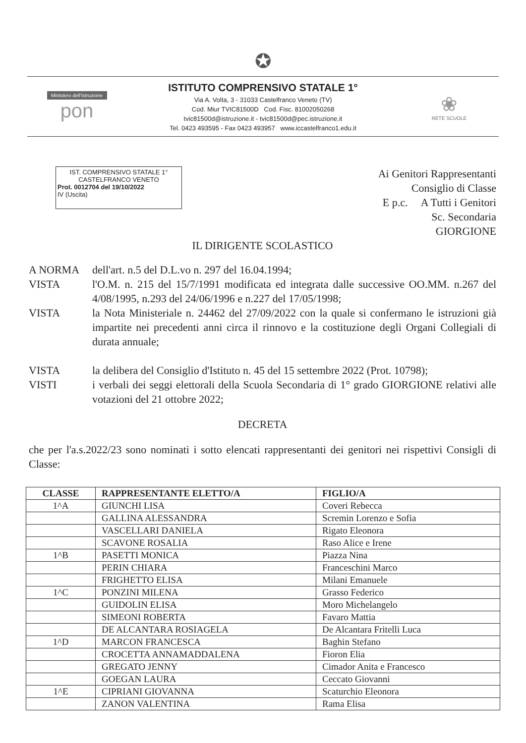✪
Ministero dell'Istruzione
pon
ISTITUTO COMPRENSIVO STATALE 1°
Via A. Volta, 3 - 31033 Castelfranco Veneto (TV)
Cod. Miur TVIC81500D Cod. Fisc. 81002050268
tvic81500d@istruzione.it - tvic81500d@pec.istruzione.it
Tel. 0423 493595 - Fax 0423 493957 www.iccastelfranco1.edu.it
❀
RETE SCUOLE
IST. COMPRENSIVO STATALE 1°
CASTELFRANCO VENETO
Prot. 0012704 del 19/10/2022
IV (Uscita)
Ai Genitori Rappresentanti
Consiglio di Classe
E p.c. A Tutti i Genitori
Sc. Secondaria
GIORGIONE
IL DIRIGENTE SCOLASTICO
A NORMA dell'art. n.5 del D.L.vo n. 297 del 16.04.1994;
VISTA l'O.M. n. 215 del 15/7/1991 modificata ed integrata dalle successive OO.MM. n.267 del 4/08/1995, n.293 del 24/06/1996 e n.227 del 17/05/1998;
VISTA la Nota Ministeriale n. 24462 del 27/09/2022 con la quale si confermano le istruzioni già impartite nei precedenti anni circa il rinnovo e la costituzione degli Organi Collegiali di durata annuale;
VISTA la delibera del Consiglio d'Istituto n. 45 del 15 settembre 2022 (Prot. 10798);
VISTI i verbali dei seggi elettorali della Scuola Secondaria di 1° grado GIORGIONE relativi alle votazioni del 21 ottobre 2022;
DECRETA
che per l'a.s.2022/23 sono nominati i sotto elencati rappresentanti dei genitori nei rispettivi Consigli di Classe:
| CLASSE | RAPPRESENTANTE ELETTO/A | FIGLIO/A |
| --- | --- | --- |
| 1^A | GIUNCHI LISA | Coveri Rebecca |
| | GALLINA ALESSANDRA | Scremin Lorenzo e Sofia |
| | VASCELLARI DANIELA | Rigato Eleonora |
| | SCAVONE ROSALIA | Raso Alice e Irene |
| 1^B | PASETTI MONICA | Piazza Nina |
| | PERIN CHIARA | Franceschini Marco |
| | FRIGHETTO ELISA | Milani Emanuele |
| 1^C | PONZINI MILENA | Grasso Federico |
| | GUIDOLIN ELISA | Moro Michelangelo |
| | SIMEONI ROBERTA | Favaro Mattia |
| | DE ALCANTARA ROSIAGELA | De Alcantara Fritelli Luca |
| 1^D | MARCON FRANCESCA | Baghin Stefano |
| | CROCETTA ANNAMADDALENA | Fioron Elia |
| | GREGATO JENNY | Cimador Anita e Francesco |
| | GOEGAN LAURA | Ceccato Giovanni |
| 1^E | CIPRIANI GIOVANNA | Scaturchio Eleonora |
| | ZANON VALENTINA | Rama Elisa |